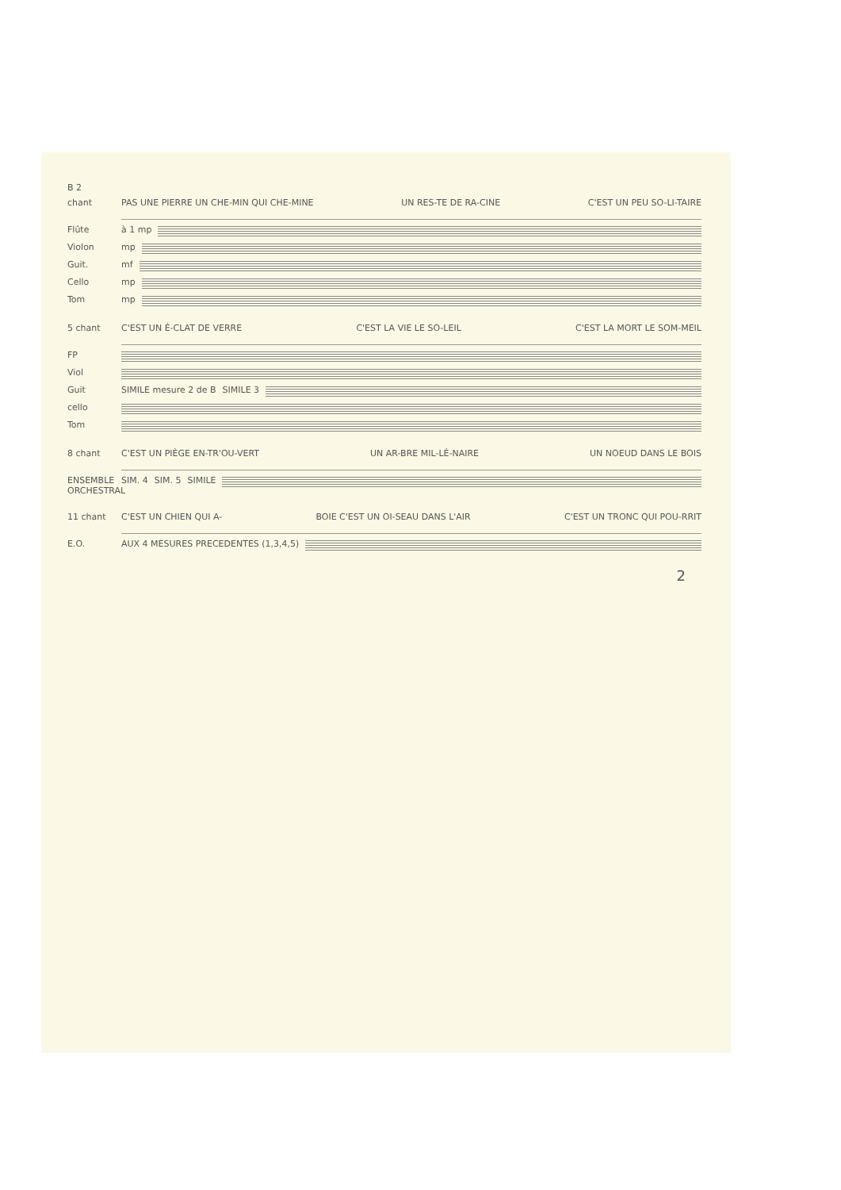B 2
chant PAS UNE PIERRE UN CHE-MIN QUI CHE-MINE UN RES-TE DE RA-CINE C'EST UN PEU SO-LI-TAIRE
Flûte à 1 mp
Violon mp
Guit. mf
Cello mp
Tom mp
5 chant C'EST UN É-CLAT DE VERRE C'EST LA VIE LE SO-LEIL C'EST LA MORT LE SOM-MEIL
FP
Viol
Guit SIMILE mesure 2 de B SIMILE 3
cello
Tom
8 chant C'EST UN PIÈGE EN-TR'OU-VERT UN AR-BRE MIL-LÉ-NAIRE UN NOEUD DANS LE BOIS
ENSEMBLE ORCHESTRAL SIM. 4 SIM. 5 SIMILE
11 chant C'EST UN CHIEN QUI A- BOIE C'EST UN OI-SEAU DANS L'AIR C'EST UN TRONC QUI POU-RRIT
E.O. AUX 4 MESURES PRECEDENTES (1,3,4,5)
2